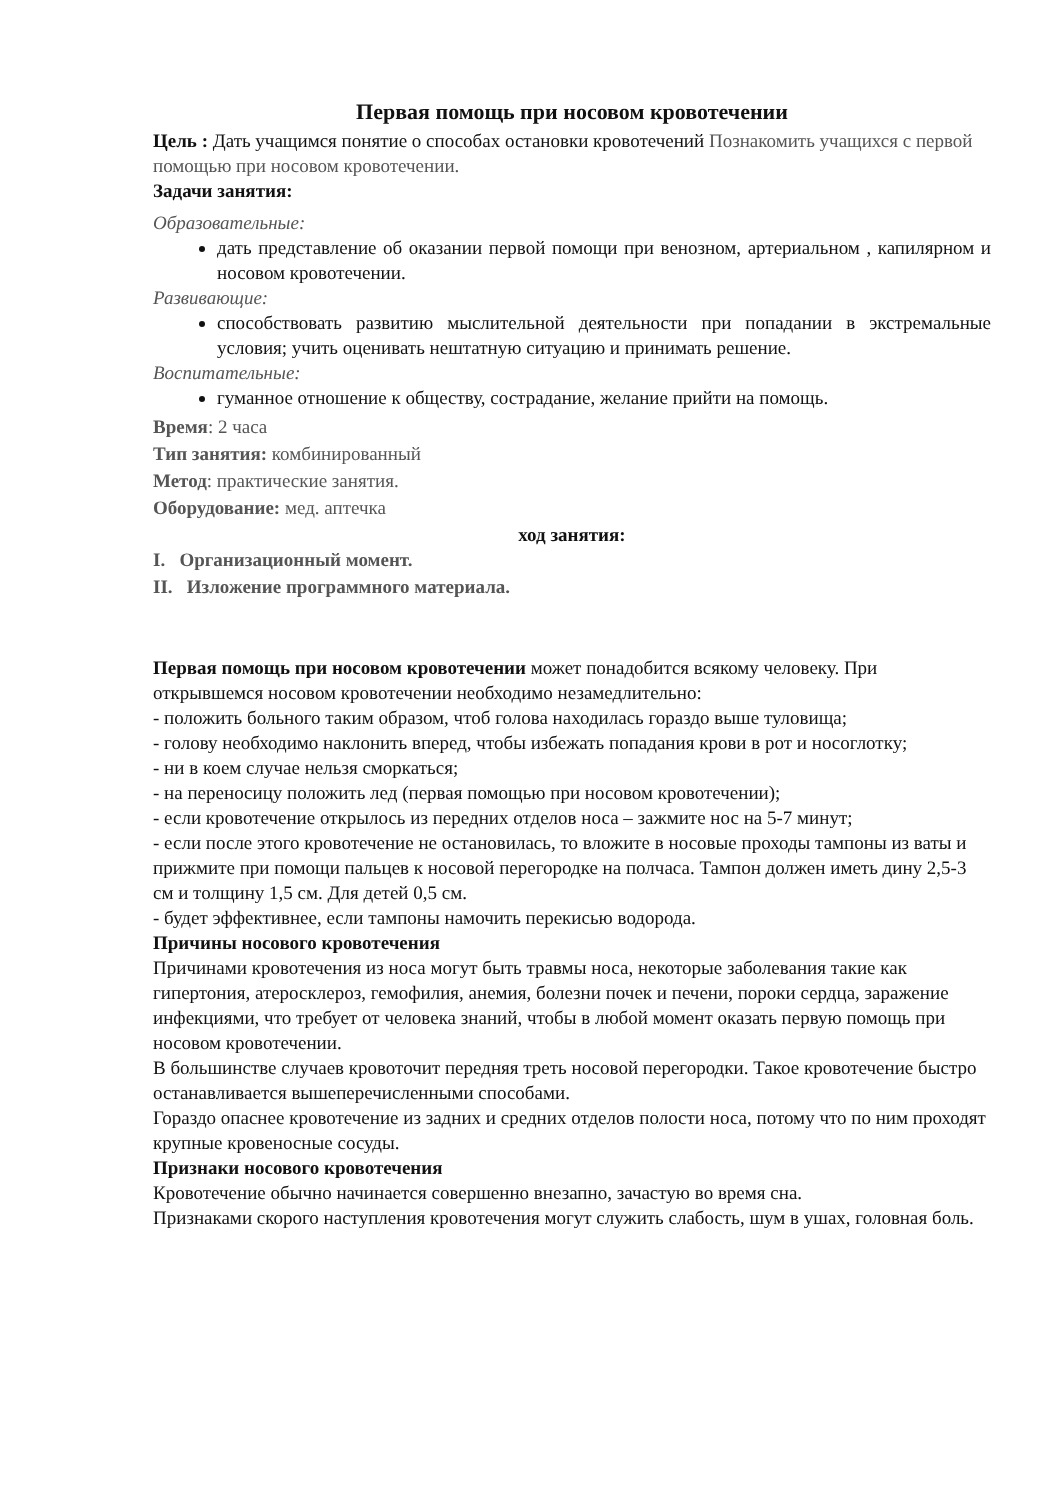Первая помощь при носовом кровотечении
Цель : Дать учащимся понятие о способах остановки кровотечений Познакомить учащихся с первой помощью при носовом кровотечении.
Задачи занятия:
Образовательные:
дать представление об оказании первой помощи при венозном, артериальном , капилярном и носовом кровотечении.
Развивающие:
способствовать развитию мыслительной деятельности при попадании в экстремальные условия; учить оценивать нештатную ситуацию и принимать решение.
Воспитательные:
гуманное отношение к обществу, сострадание, желание прийти на помощь.
Время: 2 часа
Тип занятия: комбинированный
Метод: практические занятия.
Оборудование: мед. аптечка
ход занятия:
I. Организационный момент.
II. Изложение программного материала.
Первая помощь при носовом кровотечении может понадобится всякому человеку. При открывшемся носовом кровотечении необходимо незамедлительно:
- положить больного таким образом, чтоб голова находилась гораздо выше туловища;
- голову необходимо наклонить вперед, чтобы избежать попадания крови в рот и носоглотку;
- ни в коем случае нельзя сморкаться;
- на переносицу положить лед (первая помощью при носовом кровотечении);
- если кровотечение открылось из передних отделов носа – зажмите нос на 5-7 минут;
- если после этого кровотечение не остановилась, то вложите в носовые проходы тампоны из ваты и прижмите при помощи пальцев к носовой перегородке на полчаса. Тампон должен иметь дину 2,5-3 см и толщину 1,5 см. Для детей 0,5 см.
- будет эффективнее, если тампоны намочить перекисью водорода.
Причины носового кровотечения
Причинами кровотечения из носа могут быть травмы носа, некоторые заболевания такие как гипертония, атеросклероз, гемофилия, анемия, болезни почек и печени, пороки сердца, заражение инфекциями, что требует от человека знаний, чтобы в любой момент оказать первую помощь при носовом кровотечении.
В большинстве случаев кровоточит передняя треть носовой перегородки. Такое кровотечение быстро останавливается вышеперечисленными способами.
Гораздо опаснее кровотечение из задних и средних отделов полости носа, потому что по ним проходят крупные кровеносные сосуды.
Признаки носового кровотечения
Кровотечение обычно начинается совершенно внезапно, зачастую во время сна.
Признаками скорого наступления кровотечения могут служить слабость, шум в ушах, головная боль.